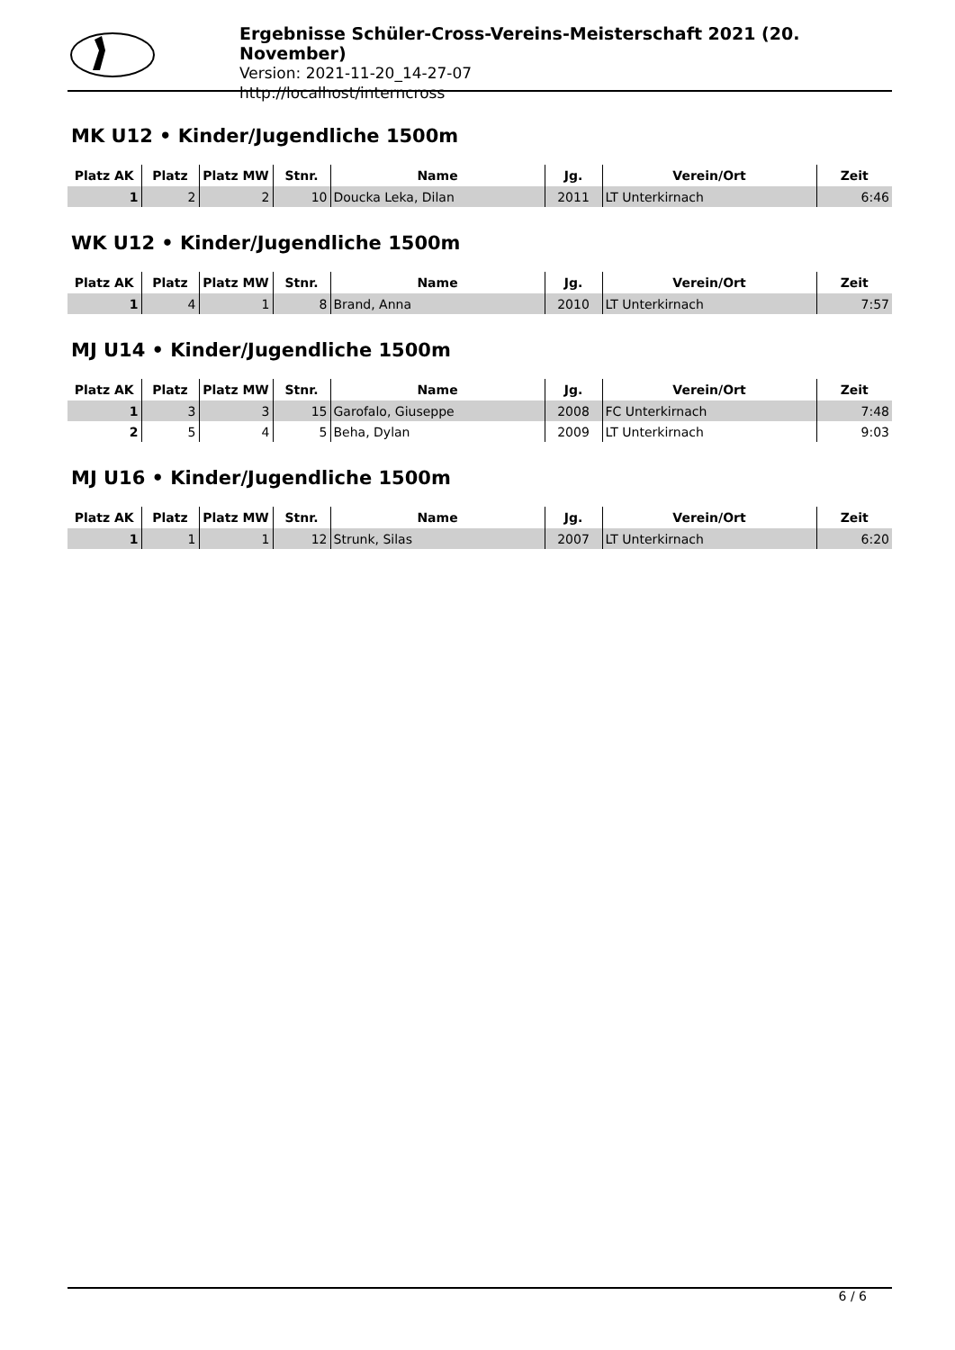Ergebnisse Schüler-Cross-Vereins-Meisterschaft 2021 (20. November)
Version: 2021-11-20_14-27-07
http://localhost/interncross
MK U12 • Kinder/Jugendliche 1500m
| Platz AK | Platz | Platz MW | Stnr. | Name | Jg. | Verein/Ort | Zeit |
| --- | --- | --- | --- | --- | --- | --- | --- |
| 1 | 2 | 2 | 10 | Doucka Leka, Dilan | 2011 | LT Unterkirnach | 6:46 |
WK U12 • Kinder/Jugendliche 1500m
| Platz AK | Platz | Platz MW | Stnr. | Name | Jg. | Verein/Ort | Zeit |
| --- | --- | --- | --- | --- | --- | --- | --- |
| 1 | 4 | 1 | 8 | Brand, Anna | 2010 | LT Unterkirnach | 7:57 |
MJ U14 • Kinder/Jugendliche 1500m
| Platz AK | Platz | Platz MW | Stnr. | Name | Jg. | Verein/Ort | Zeit |
| --- | --- | --- | --- | --- | --- | --- | --- |
| 1 | 3 | 3 | 15 | Garofalo, Giuseppe | 2008 | FC Unterkirnach | 7:48 |
| 2 | 5 | 4 | 5 | Beha, Dylan | 2009 | LT Unterkirnach | 9:03 |
MJ U16 • Kinder/Jugendliche 1500m
| Platz AK | Platz | Platz MW | Stnr. | Name | Jg. | Verein/Ort | Zeit |
| --- | --- | --- | --- | --- | --- | --- | --- |
| 1 | 1 | 1 | 12 | Strunk, Silas | 2007 | LT Unterkirnach | 6:20 |
6 / 6